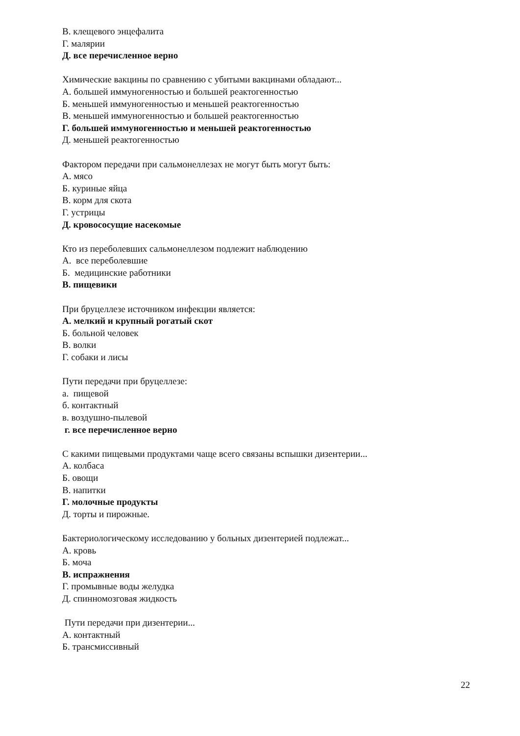В. клещевого энцефалита
Г. малярии
Д. все перечисленное верно
Химические вакцины по сравнению с убитыми вакцинами обладают...
А. большей иммуногенностью и большей реактогенностью
Б. меньшей иммуногенностью и меньшей реактогенностью
В. меньшей иммуногенностью и большей реактогенностью
Г. большей иммуногенностью и меньшей реактогенностью
Д. меньшей реактогенностью
Фактором передачи при сальмонеллезах не могут быть могут быть:
А. мясо
Б. куриные яйца
В. корм для скота
Г. устрицы
Д. кровососущие насекомые
Кто из переболевших сальмонеллезом подлежит наблюдению
А. все переболевшие
Б. медицинские работники
В. пищевики
При бруцеллезе источником инфекции является:
А. мелкий и крупный рогатый скот
Б. больной человек
В. волки
Г. собаки и лисы
Пути передачи при бруцеллезе:
а. пищевой
б. контактный
в. воздушно-пылевой
г. все перечисленное верно
С какими пищевыми продуктами чаще всего связаны вспышки дизентерии...
А. колбаса
Б. овощи
В. напитки
Г. молочные продукты
Д. торты и пирожные.
Бактериологическому исследованию у больных дизентерией подлежат...
А. кровь
Б. моча
В. испражнения
Г. промывные воды желудка
Д. спинномозговая жидкость
Пути передачи при дизентерии...
А. контактный
Б. трансмиссивный
22